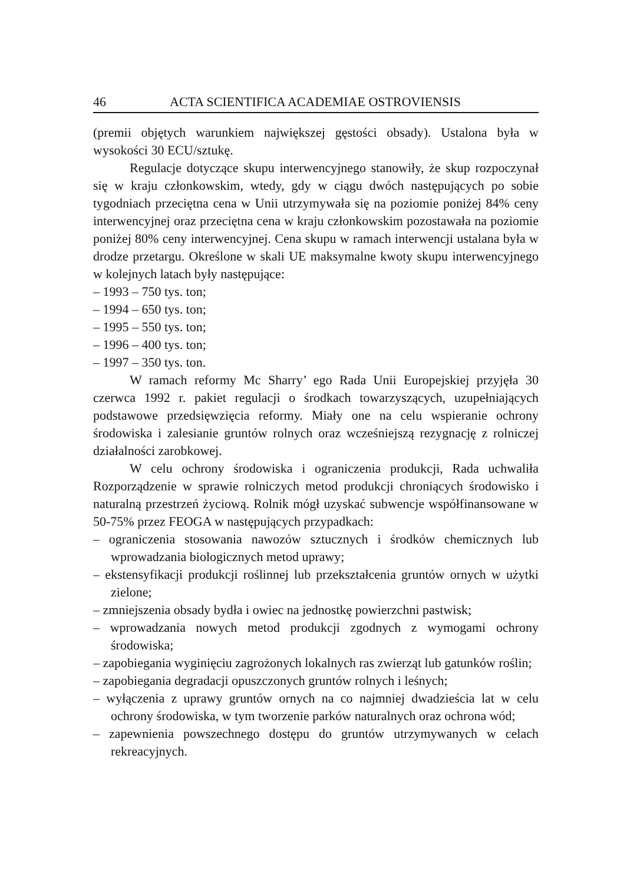46 ACTA SCIENTIFICA ACADEMIAE OSTROVIENSIS
(premii objętych warunkiem największej gęstości obsady). Ustalona była w wysokości 30 ECU/sztukę.
Regulacje dotyczące skupu interwencyjnego stanowiły, że skup rozpoczynał się w kraju członkowskim, wtedy, gdy w ciągu dwóch następujących po sobie tygodniach przeciętna cena w Unii utrzymywała się na poziomie poniżej 84% ceny interwencyjnej oraz przeciętna cena w kraju członkowskim pozostawała na poziomie poniżej 80% ceny interwencyjnej. Cena skupu w ramach interwencji ustalana była w drodze przetargu. Określone w skali UE maksymalne kwoty skupu interwencyjnego w kolejnych latach były następujące:
– 1993 – 750 tys. ton;
– 1994 – 650 tys. ton;
– 1995 – 550 tys. ton;
– 1996 – 400 tys. ton;
– 1997 – 350 tys. ton.
W ramach reformy Mc Sharry’ ego Rada Unii Europejskiej przyjęła 30 czerwca 1992 r. pakiet regulacji o środkach towarzyszących, uzupełniających podstawowe przedsięwzięcia reformy. Miały one na celu wspieranie ochrony środowiska i zalesianie gruntów rolnych oraz wcześniejszą rezygnację z rolniczej działalności zarobkowej.
W celu ochrony środowiska i ograniczenia produkcji, Rada uchwaliła Rozporządzenie w sprawie rolniczych metod produkcji chroniących środowisko i naturalną przestrzeń życiową. Rolnik mógł uzyskać subwencje współfinansowane w 50-75% przez FEOGA w następujących przypadkach:
– ograniczenia stosowania nawozów sztucznych i środków chemicznych lub wprowadzania biologicznych metod uprawy;
– ekstensyfikacji produkcji roślinnej lub przekształcenia gruntów ornych w użytki zielone;
– zmniejszenia obsady bydła i owiec na jednostkę powierzchni pastwisk;
– wprowadzania nowych metod produkcji zgodnych z wymogami ochrony środowiska;
– zapobiegania wyginięciu zagrożonych lokalnych ras zwierząt lub gatunków roślin;
– zapobiegania degradacji opuszczonych gruntów rolnych i leśnych;
– wyłączenia z uprawy gruntów ornych na co najmniej dwadzieścia lat w celu ochrony środowiska, w tym tworzenie parków naturalnych oraz ochrona wód;
– zapewnienia powszechnego dostępu do gruntów utrzymywanych w celach rekreacyjnych.